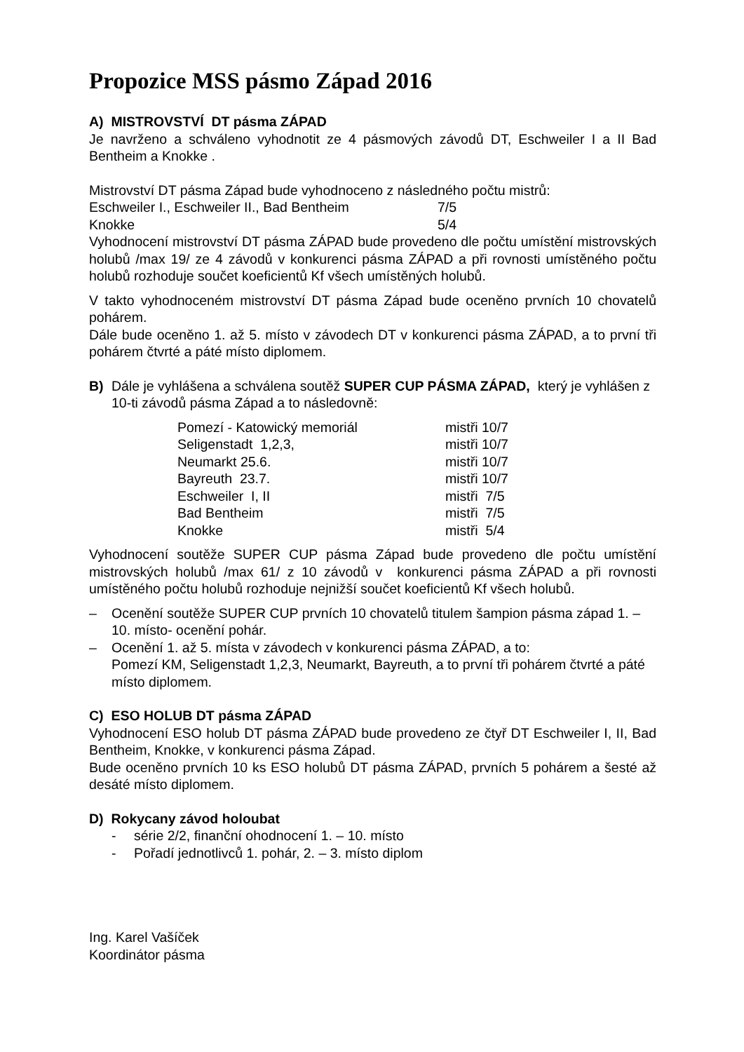Propozice MSS pásmo Západ 2016
A) MISTROVSTVÍ DT pásma ZÁPAD
Je navrženo a schváleno vyhodnotit ze 4 pásmových závodů DT, Eschweiler I a II Bad Bentheim a Knokke .
Mistrovství DT pásma Západ bude vyhodnoceno z následného počtu mistrů:
| Eschweiler I., Eschweiler II., Bad Bentheim | 7/5 |
| Knokke | 5/4 |
Vyhodnocení mistrovství DT pásma ZÁPAD bude provedeno dle počtu umístění mistrovských holubů /max 19/ ze 4 závodů v konkurenci pásma ZÁPAD a při rovnosti umístěného počtu holubů rozhoduje součet koeficientů Kf všech umístěných holubů.
V takto vyhodnoceném mistrovství DT pásma Západ bude oceněno prvních 10 chovatelů pohárem.
Dále bude oceněno 1. až 5. místo v závodech DT v konkurenci pásma ZÁPAD, a to první tři pohárem čtvrté a páté místo diplomem.
B) Dále je vyhlášena a schválena soutěž SUPER CUP PÁSMA ZÁPAD, který je vyhlášen z 10-ti závodů pásma Západ a to následovně:
| Pomezí - Katowický memoriál | mistři 10/7 |
| Seligenstadt 1,2,3, | mistři 10/7 |
| Neumarkt 25.6. | mistři 10/7 |
| Bayreuth 23.7. | mistři 10/7 |
| Eschweiler I, II | mistři 7/5 |
| Bad Bentheim | mistři 7/5 |
| Knokke | mistři 5/4 |
Vyhodnocení soutěže SUPER CUP pásma Západ bude provedeno dle počtu umístění mistrovských holubů /max 61/ z 10 závodů v konkurenci pásma ZÁPAD a při rovnosti umístěného počtu holubů rozhoduje nejnižší součet koeficientů Kf všech holubů.
– Ocenění soutěže SUPER CUP prvních 10 chovatelů titulem šampion pásma západ 1. – 10. místo- ocenění pohár.
– Ocenění 1. až 5. místa v závodech v konkurenci pásma ZÁPAD, a to:
Pomezí KM, Seligenstadt 1,2,3, Neumarkt, Bayreuth, a to první tři pohárem čtvrté a páté místo diplomem.
C) ESO HOLUB DT pásma ZÁPAD
Vyhodnocení ESO holub DT pásma ZÁPAD bude provedeno ze čtyř DT Eschweiler I, II, Bad Bentheim, Knokke, v konkurenci pásma Západ.
Bude oceněno prvních 10 ks ESO holubů DT pásma ZÁPAD, prvních 5 pohárem a šesté až desáté místo diplomem.
D) Rokycany závod holoubat
- série 2/2, finanční ohodnocení 1. – 10. místo
- Pořadí jednotlivců 1. pohár, 2. – 3. místo diplom
Ing. Karel Vašíček
Koordinátor pásma